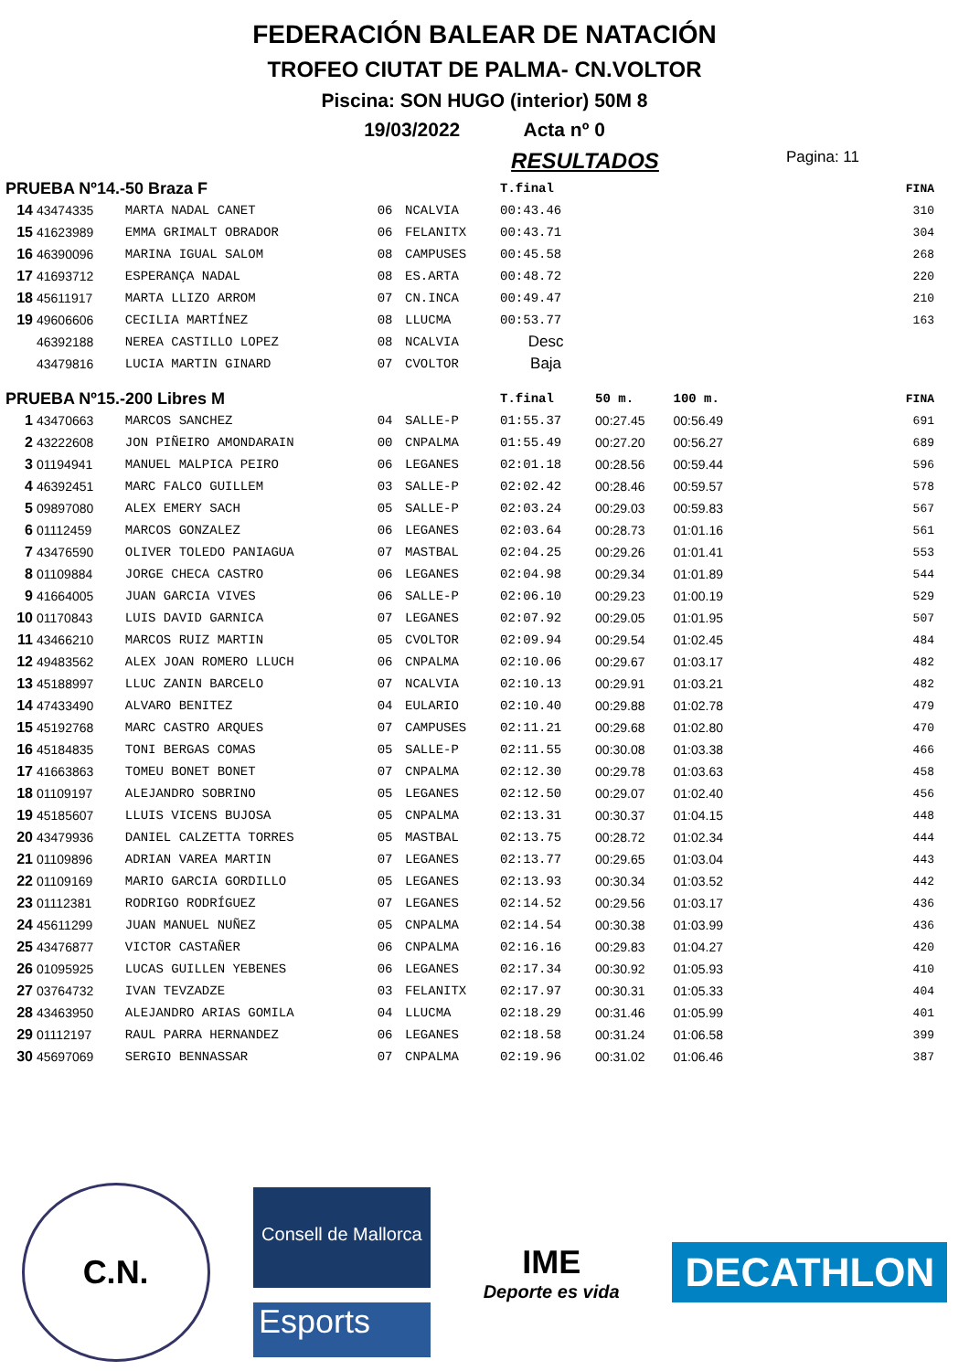FEDERACIÓN BALEAR DE NATACIÓN
TROFEO CIUTAT DE PALMA- CN.VOLTOR
Piscina: SON HUGO (interior) 50M 8
19/03/2022 Acta nº 0
RESULTADOS Pagina: 11
| PRUEBA Nº14.-50 Braza F | | | | | T.final | | | FINA |
| 14 | 43474335 | MARTA NADAL CANET | 06 | NCALVIA | 00:43.46 | | | 310 |
| 15 | 41623989 | EMMA GRIMALT OBRADOR | 06 | FELANITX | 00:43.71 | | | 304 |
| 16 | 46390096 | MARINA IGUAL SALOM | 08 | CAMPUSES | 00:45.58 | | | 268 |
| 17 | 41693712 | ESPERANÇA NADAL | 08 | ES.ARTA | 00:48.72 | | | 220 |
| 18 | 45611917 | MARTA LLIZO ARROM | 07 | CN.INCA | 00:49.47 | | | 210 |
| 19 | 49606606 | CECILIA MARTÍNEZ | 08 | LLUCMA | 00:53.77 | | | 163 |
| | 46392188 | NEREA CASTILLO LOPEZ | 08 | NCALVIA | Desc | | | |
| | 43479816 | LUCIA MARTIN GINARD | 07 | CVOLTOR | Baja | | | |
| PRUEBA Nº15.-200 Libres M | | | | | T.final | 50 m. | 100 m. | FINA |
| 1 | 43470663 | MARCOS SANCHEZ | 04 | SALLE-P | 01:55.37 | 00:27.45 | 00:56.49 | 691 |
| 2 | 43222608 | JON PIÑEIRO AMONDARAIN | 00 | CNPALMA | 01:55.49 | 00:27.20 | 00:56.27 | 689 |
| 3 | 01194941 | MANUEL MALPICA PEIRO | 06 | LEGANES | 02:01.18 | 00:28.56 | 00:59.44 | 596 |
| 4 | 46392451 | MARC FALCO GUILLEM | 03 | SALLE-P | 02:02.42 | 00:28.46 | 00:59.57 | 578 |
| 5 | 09897080 | ALEX EMERY SACH | 05 | SALLE-P | 02:03.24 | 00:29.03 | 00:59.83 | 567 |
| 6 | 01112459 | MARCOS GONZALEZ | 06 | LEGANES | 02:03.64 | 00:28.73 | 01:01.16 | 561 |
| 7 | 43476590 | OLIVER TOLEDO PANIAGUA | 07 | MASTBAL | 02:04.25 | 00:29.26 | 01:01.41 | 553 |
| 8 | 01109884 | JORGE CHECA CASTRO | 06 | LEGANES | 02:04.98 | 00:29.34 | 01:01.89 | 544 |
| 9 | 41664005 | JUAN GARCIA VIVES | 06 | SALLE-P | 02:06.10 | 00:29.23 | 01:00.19 | 529 |
| 10 | 01170843 | LUIS DAVID GARNICA | 07 | LEGANES | 02:07.92 | 00:29.05 | 01:01.95 | 507 |
| 11 | 43466210 | MARCOS RUIZ MARTIN | 05 | CVOLTOR | 02:09.94 | 00:29.54 | 01:02.45 | 484 |
| 12 | 49483562 | ALEX JOAN ROMERO LLUCH | 06 | CNPALMA | 02:10.06 | 00:29.67 | 01:03.17 | 482 |
| 13 | 45188997 | LLUC ZANIN BARCELO | 07 | NCALVIA | 02:10.13 | 00:29.91 | 01:03.21 | 482 |
| 14 | 47433490 | ALVARO BENITEZ | 04 | EULARIO | 02:10.40 | 00:29.88 | 01:02.78 | 479 |
| 15 | 45192768 | MARC CASTRO ARQUES | 07 | CAMPUSES | 02:11.21 | 00:29.68 | 01:02.80 | 470 |
| 16 | 45184835 | TONI BERGAS COMAS | 05 | SALLE-P | 02:11.55 | 00:30.08 | 01:03.38 | 466 |
| 17 | 41663863 | TOMEU BONET BONET | 07 | CNPALMA | 02:12.30 | 00:29.78 | 01:03.63 | 458 |
| 18 | 01109197 | ALEJANDRO SOBRINO | 05 | LEGANES | 02:12.50 | 00:29.07 | 01:02.40 | 456 |
| 19 | 45185607 | LLUIS VICENS BUJOSA | 05 | CNPALMA | 02:13.31 | 00:30.37 | 01:04.15 | 448 |
| 20 | 43479936 | DANIEL CALZETTA TORRES | 05 | MASTBAL | 02:13.75 | 00:28.72 | 01:02.34 | 444 |
| 21 | 01109896 | ADRIAN VAREA MARTIN | 07 | LEGANES | 02:13.77 | 00:29.65 | 01:03.04 | 443 |
| 22 | 01109169 | MARIO GARCIA GORDILLO | 05 | LEGANES | 02:13.93 | 00:30.34 | 01:03.52 | 442 |
| 23 | 01112381 | RODRIGO RODRÍGUEZ | 07 | LEGANES | 02:14.52 | 00:29.56 | 01:03.17 | 436 |
| 24 | 45611299 | JUAN MANUEL NUÑEZ | 05 | CNPALMA | 02:14.54 | 00:30.38 | 01:03.99 | 436 |
| 25 | 43476877 | VICTOR CASTAÑER | 06 | CNPALMA | 02:16.16 | 00:29.83 | 01:04.27 | 420 |
| 26 | 01095925 | LUCAS GUILLEN YEBENES | 06 | LEGANES | 02:17.34 | 00:30.92 | 01:05.93 | 410 |
| 27 | 03764732 | IVAN TEVZADZE | 03 | FELANITX | 02:17.97 | 00:30.31 | 01:05.33 | 404 |
| 28 | 43463950 | ALEJANDRO ARIAS GOMILA | 04 | LLUCMA | 02:18.29 | 00:31.46 | 01:05.99 | 401 |
| 29 | 01112197 | RAUL PARRA HERNANDEZ | 06 | LEGANES | 02:18.58 | 00:31.24 | 01:06.58 | 399 |
| 30 | 45697069 | SERGIO BENNASSAR | 07 | CNPALMA | 02:19.96 | 00:31.02 | 01:06.46 | 387 |
C.N.
Consell de Mallorca
Esports
IME
Deporte es vida
DECATHLON